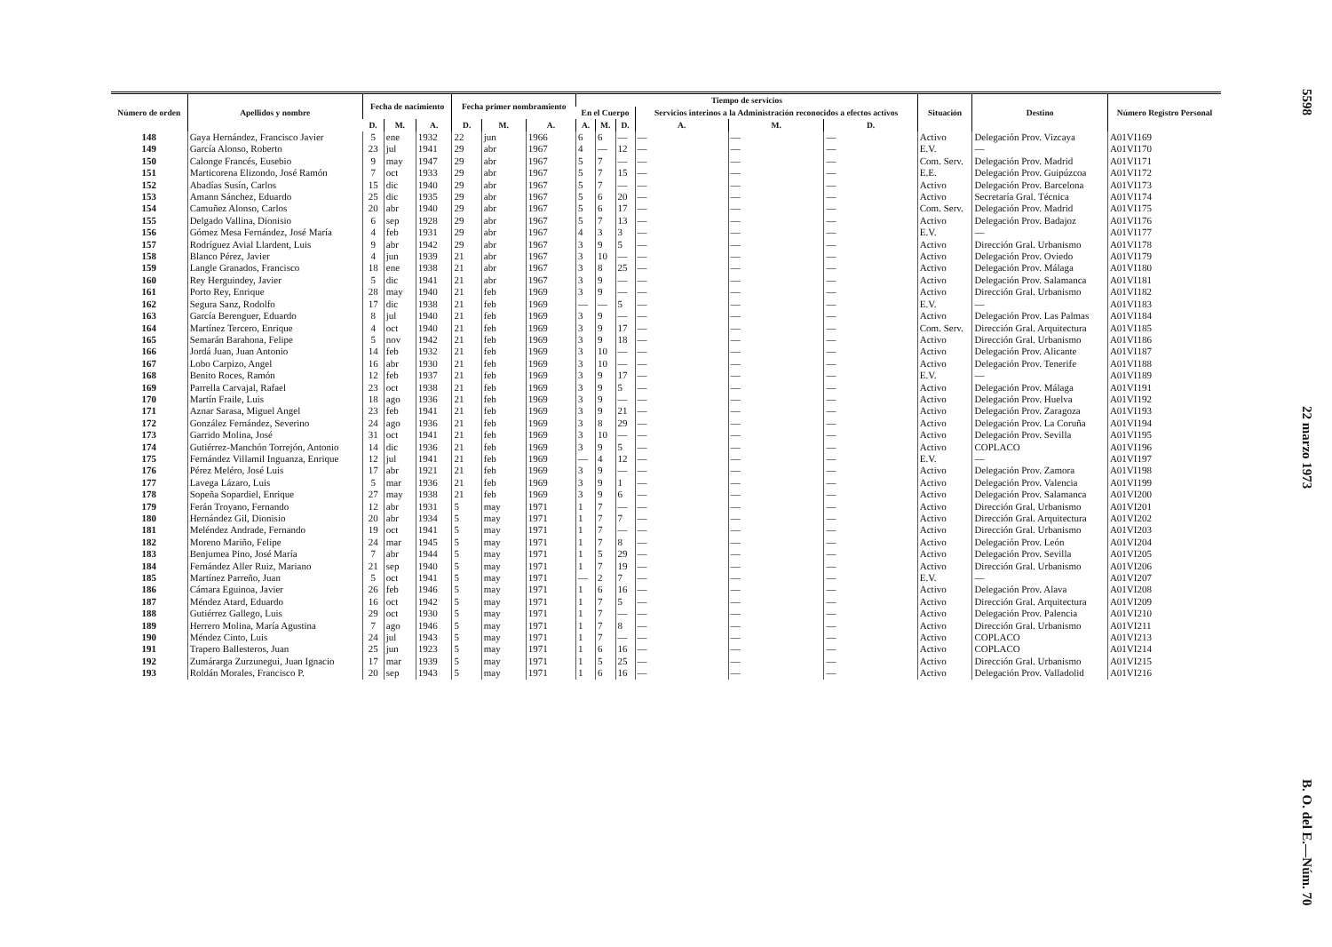| Número de orden | Apellidos y nombre | Fecha de nacimiento | | | Fecha primer nombramiento | | | Tiempo de servicios | | | | | | Situación | Destino | Número Registro Personal |
| --- | --- | --- | --- | --- | --- | --- | --- | --- | --- | --- | --- | --- | --- | --- | --- | --- |
| | | | | | | | | En el Cuerpo | | | Servicios interinos a la Administración reconocidos a efectos activos | | | | | |
| | | D. | M. | A. | D. | M. | A. | A. | M. | D. | A. | M. | D. | | | |
| 148 | Gaya Hernández, Francisco Javier | 5 | ene | 1932 | 22 | jun | 1966 | 6 | 6 | — | — | — | — | Activo | Delegación Prov. Vizcaya | A01VI169 |
| 149 | García Alonso, Roberto | 23 | jul | 1941 | 29 | abr | 1967 | 4 | — | 12 | — | — | — | E.V. | — | A01VI170 |
| 150 | Calonge Francés, Eusebio | 9 | may | 1947 | 29 | abr | 1967 | 5 | 7 | — | — | — | — | Com. Serv. | Delegación Prov. Madrid | A01VI171 |
| 151 | Marticorena Elizondo, José Ramón | 7 | oct | 1933 | 29 | abr | 1967 | 5 | 7 | 15 | — | — | — | E.E. | Delegación Prov. Guipúzcoa | A01VI172 |
| 152 | Abadías Susín, Carlos | 15 | dic | 1940 | 29 | abr | 1967 | 5 | 7 | — | — | — | — | Activo | Delegación Prov. Barcelona | A01VI173 |
| 153 | Amann Sánchez, Eduardo | 25 | dic | 1935 | 29 | abr | 1967 | 5 | 6 | 20 | — | — | — | Activo | Secretaría Gral. Técnica | A01VI174 |
| 154 | Camuñez Alonso, Carlos | 20 | abr | 1940 | 29 | abr | 1967 | 5 | 6 | 17 | — | — | — | Com. Serv. | Delegación Prov. Madrid | A01VI175 |
| 155 | Delgado Vallina, Dionisio | 6 | sep | 1928 | 29 | abr | 1967 | 5 | 7 | 13 | — | — | — | Activo | Delegación Prov. Badajoz | A01VI176 |
| 156 | Gómez Mesa Fernández, José María | 4 | feb | 1931 | 29 | abr | 1967 | 4 | 3 | 3 | — | — | — | E.V. | — | A01VI177 |
| 157 | Rodríguez Avial Llardent, Luis | 9 | abr | 1942 | 29 | abr | 1967 | 3 | 9 | 5 | — | — | — | Activo | Dirección Gral. Urbanismo | A01VI178 |
| 158 | Blanco Pérez, Javier | 4 | jun | 1939 | 21 | abr | 1967 | 3 | 10 | — | — | — | — | Activo | Delegación Prov. Oviedo | A01VI179 |
| 159 | Langle Granados, Francisco | 18 | ene | 1938 | 21 | abr | 1967 | 3 | 8 | 25 | — | — | — | Activo | Delegación Prov. Málaga | A01VI180 |
| 160 | Rey Herguindey, Javier | 5 | dic | 1941 | 21 | abr | 1967 | 3 | 9 | — | — | — | — | Activo | Delegación Prov. Salamanca | A01VI181 |
| 161 | Porto Rey, Enrique | 28 | may | 1940 | 21 | feb | 1969 | 3 | 9 | — | — | — | — | Activo | Dirección Gral. Urbanismo | A01VI182 |
| 162 | Segura Sanz, Rodolfo | 17 | dic | 1938 | 21 | feb | 1969 | — | — | 5 | — | — | — | E.V. | — | A01VI183 |
| 163 | García Berenguer, Eduardo | 8 | jul | 1940 | 21 | feb | 1969 | 3 | 9 | — | — | — | — | Activo | Delegación Prov. Las Palmas | A01VI184 |
| 164 | Martínez Tercero, Enrique | 4 | oct | 1940 | 21 | feb | 1969 | 3 | 9 | 17 | — | — | — | Com. Serv. | Dirección Gral. Arquitectura | A01VI185 |
| 165 | Semarán Barahona, Felipe | 5 | nov | 1942 | 21 | feb | 1969 | 3 | 9 | 18 | — | — | — | Activo | Dirección Gral. Urbanismo | A01VI186 |
| 166 | Jordá Juan, Juan Antonio | 14 | feb | 1932 | 21 | feb | 1969 | 3 | 10 | — | — | — | — | Activo | Delegación Prov. Alicante | A01VI187 |
| 167 | Lobo Carpizo, Angel | 16 | abr | 1930 | 21 | feb | 1969 | 3 | 10 | — | — | — | — | Activo | Delegación Prov. Tenerife | A01VI188 |
| 168 | Benito Roces, Ramón | 12 | feb | 1937 | 21 | feb | 1969 | 3 | 9 | 17 | — | — | — | E.V. | — | A01VI189 |
| 169 | Parrella Carvajal, Rafael | 23 | oct | 1938 | 21 | feb | 1969 | 3 | 9 | 5 | — | — | — | Activo | Delegación Prov. Málaga | A01VI191 |
| 170 | Martín Fraile, Luis | 18 | ago | 1936 | 21 | feb | 1969 | 3 | 9 | — | — | — | — | Activo | Delegación Prov. Huelva | A01VI192 |
| 171 | Aznar Sarasa, Miguel Angel | 23 | feb | 1941 | 21 | feb | 1969 | 3 | 9 | 21 | — | — | — | Activo | Delegación Prov. Zaragoza | A01VI193 |
| 172 | González Fernández, Severino | 24 | ago | 1936 | 21 | feb | 1969 | 3 | 8 | 29 | — | — | — | Activo | Delegación Prov. La Coruña | A01VI194 |
| 173 | Garrido Molina, José | 31 | oct | 1941 | 21 | feb | 1969 | 3 | 10 | — | — | — | — | Activo | Delegación Prov. Sevilla | A01VI195 |
| 174 | Gutiérrez-Manchón Torrejón, Antonio | 14 | dic | 1936 | 21 | feb | 1969 | 3 | 9 | 5 | — | — | — | Activo | COPLACO | A01VI196 |
| 175 | Fernández Villamil Inguanza, Enrique | 12 | jul | 1941 | 21 | feb | 1969 | — | 4 | 12 | — | — | — | E.V. | — | A01VI197 |
| 176 | Pérez Meléro, José Luis | 17 | abr | 1921 | 21 | feb | 1969 | 3 | 9 | — | — | — | — | Activo | Delegación Prov. Zamora | A01VI198 |
| 177 | Lavega Lázaro, Luis | 5 | mar | 1936 | 21 | feb | 1969 | 3 | 9 | 1 | — | — | — | Activo | Delegación Prov. Valencia | A01VI199 |
| 178 | Sopeña Sopardiel, Enrique | 27 | may | 1938 | 21 | feb | 1969 | 3 | 9 | 6 | — | — | — | Activo | Delegación Prov. Salamanca | A01VI200 |
| 179 | Ferán Troyano, Fernando | 12 | abr | 1931 | 5 | may | 1971 | 1 | 7 | — | — | — | — | Activo | Dirección Gral. Urbanismo | A01VI201 |
| 180 | Hernández Gil, Dionisio | 20 | abr | 1934 | 5 | may | 1971 | 1 | 7 | 7 | — | — | — | Activo | Dirección Gral. Arquitectura | A01VI202 |
| 181 | Meléndez Andrade, Fernando | 19 | oct | 1941 | 5 | may | 1971 | 1 | 7 | — | — | — | — | Activo | Dirección Gral. Urbanismo | A01VI203 |
| 182 | Moreno Mariño, Felipe | 24 | mar | 1945 | 5 | may | 1971 | 1 | 7 | 8 | — | — | — | Activo | Delegación Prov. León | A01VI204 |
| 183 | Benjumea Pino, José María | 7 | abr | 1944 | 5 | may | 1971 | 1 | 5 | 29 | — | — | — | Activo | Delegación Prov. Sevilla | A01VI205 |
| 184 | Fernández Aller Ruiz, Mariano | 21 | sep | 1940 | 5 | may | 1971 | 1 | 7 | 19 | — | — | — | Activo | Dirección Gral. Urbanismo | A01VI206 |
| 185 | Martínez Parreño, Juan | 5 | oct | 1941 | 5 | may | 1971 | — | 2 | 7 | — | — | — | E.V. | — | A01VI207 |
| 186 | Cámara Eguinoa, Javier | 26 | feb | 1946 | 5 | may | 1971 | 1 | 6 | 16 | — | — | — | Activo | Delegación Prov. Alava | A01VI208 |
| 187 | Méndez Atard, Eduardo | 16 | oct | 1942 | 5 | may | 1971 | 1 | 7 | 5 | — | — | — | Activo | Dirección Gral. Arquitectura | A01VI209 |
| 188 | Gutiérrez Gallego, Luis | 29 | oct | 1930 | 5 | may | 1971 | 1 | 7 | — | — | — | — | Activo | Delegación Prov. Palencia | A01VI210 |
| 189 | Herrero Molina, María Agustina | 7 | ago | 1946 | 5 | may | 1971 | 1 | 7 | 8 | — | — | — | Activo | Dirección Gral. Urbanismo | A01VI211 |
| 190 | Méndez Cinto, Luis | 24 | jul | 1943 | 5 | may | 1971 | 1 | 7 | — | — | — | — | Activo | COPLACO | A01VI213 |
| 191 | Trapero Ballesteros, Juan | 25 | jun | 1923 | 5 | may | 1971 | 1 | 6 | 16 | — | — | — | Activo | COPLACO | A01VI214 |
| 192 | Zumárarga Zurzunegui, Juan Ignacio | 17 | mar | 1939 | 5 | may | 1971 | 1 | 5 | 25 | — | — | — | Activo | Dirección Gral. Urbanismo | A01VI215 |
| 193 | Roldán Morales, Francisco P. | 20 | sep | 1943 | 5 | may | 1971 | 1 | 6 | 16 | — | — | — | Activo | Delegación Prov. Valladolid | A01VI216 |
5598 22 marzo 1973 B. O. del E.—Núm. 70